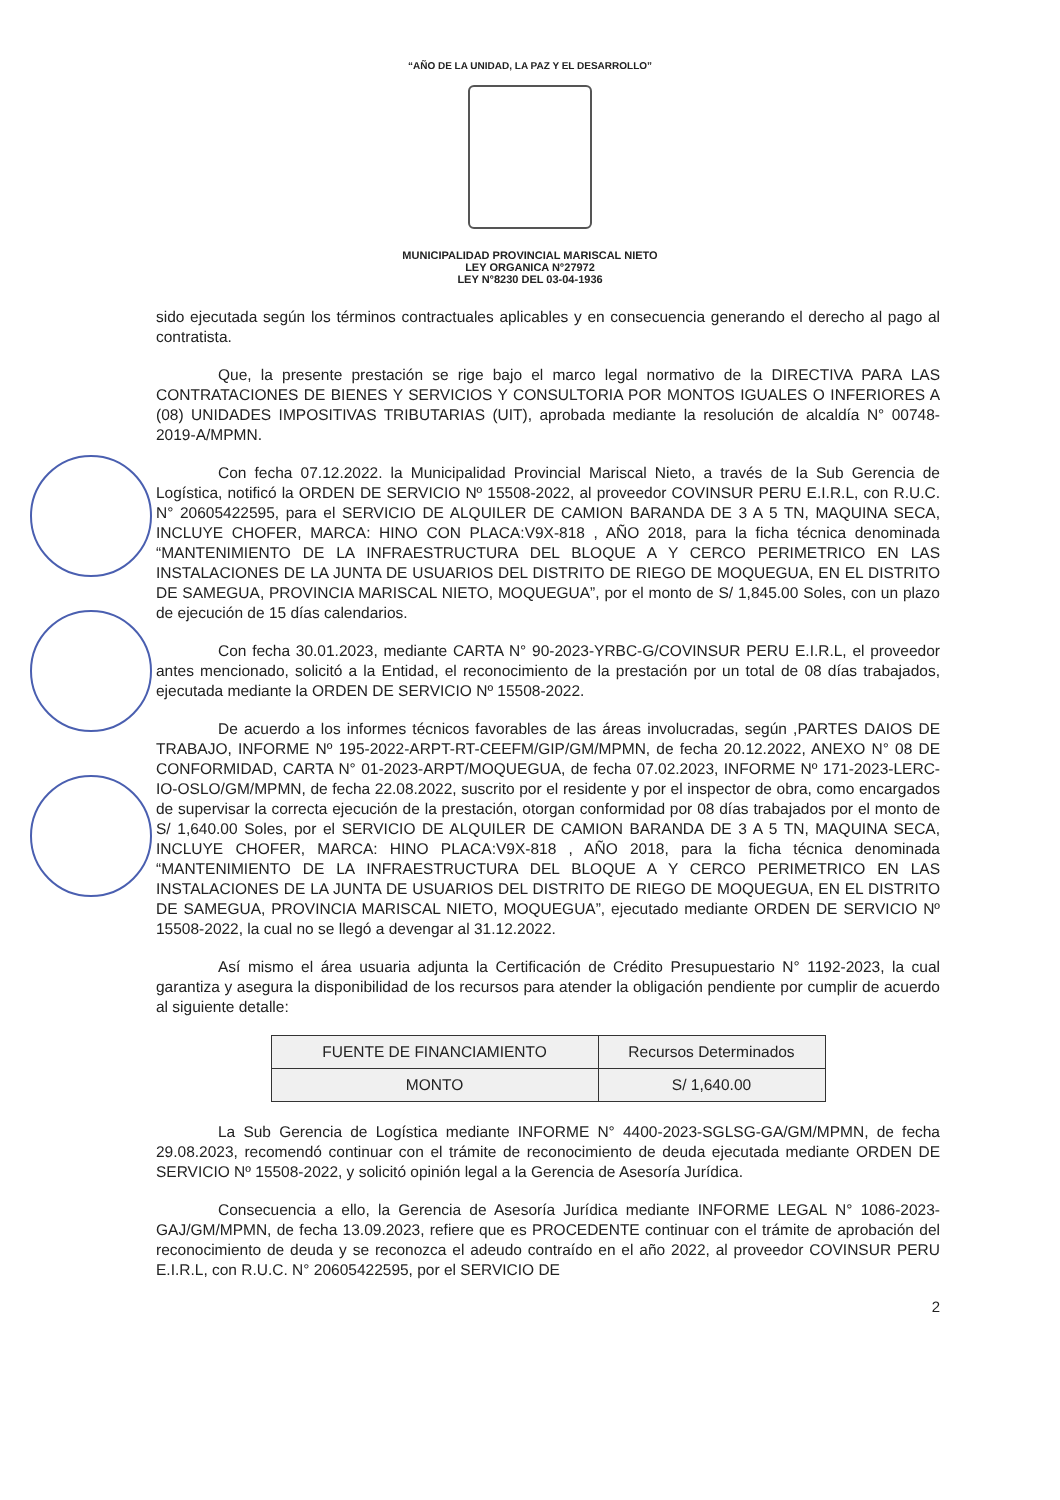“AÑO DE LA UNIDAD, LA PAZ Y EL DESARROLLO”
MUNICIPALIDAD PROVINCIAL MARISCAL NIETO
LEY ORGANICA N°27972
LEY N°8230 DEL 03-04-1936
sido ejecutada según los términos contractuales aplicables y en consecuencia generando el derecho al pago al contratista.
Que, la presente prestación se rige bajo el marco legal normativo de la DIRECTIVA PARA LAS CONTRATACIONES DE BIENES Y SERVICIOS Y CONSULTORIA POR MONTOS IGUALES O INFERIORES A (08) UNIDADES IMPOSITIVAS TRIBUTARIAS (UIT), aprobada mediante la resolución de alcaldía N° 00748-2019-A/MPMN.
Con fecha 07.12.2022. la Municipalidad Provincial Mariscal Nieto, a través de la Sub Gerencia de Logística, notificó la ORDEN DE SERVICIO Nº 15508-2022, al proveedor COVINSUR PERU E.I.R.L, con R.U.C. N° 20605422595, para el SERVICIO DE ALQUILER DE CAMION BARANDA DE 3 A 5 TN, MAQUINA SECA, INCLUYE CHOFER, MARCA: HINO CON PLACA:V9X-818 , AÑO 2018, para la ficha técnica denominada “MANTENIMIENTO DE LA INFRAESTRUCTURA DEL BLOQUE A Y CERCO PERIMETRICO EN LAS INSTALACIONES DE LA JUNTA DE USUARIOS DEL DISTRITO DE RIEGO DE MOQUEGUA, EN EL DISTRITO DE SAMEGUA, PROVINCIA MARISCAL NIETO, MOQUEGUA”, por el monto de S/ 1,845.00 Soles, con un plazo de ejecución de 15 días calendarios.
Con fecha 30.01.2023, mediante CARTA N° 90-2023-YRBC-G/COVINSUR PERU E.I.R.L, el proveedor antes mencionado, solicitó a la Entidad, el reconocimiento de la prestación por un total de 08 días trabajados, ejecutada mediante la ORDEN DE SERVICIO Nº 15508-2022.
De acuerdo a los informes técnicos favorables de las áreas involucradas, según ,PARTES DAIOS DE TRABAJO, INFORME Nº 195-2022-ARPT-RT-CEEFM/GIP/GM/MPMN, de fecha 20.12.2022, ANEXO N° 08 DE CONFORMIDAD, CARTA N° 01-2023-ARPT/MOQUEGUA, de fecha 07.02.2023, INFORME Nº 171-2023-LERC-IO-OSLO/GM/MPMN, de fecha 22.08.2022, suscrito por el residente y por el inspector de obra, como encargados de supervisar la correcta ejecución de la prestación, otorgan conformidad por 08 días trabajados por el monto de S/ 1,640.00 Soles, por el SERVICIO DE ALQUILER DE CAMION BARANDA DE 3 A 5 TN, MAQUINA SECA, INCLUYE CHOFER, MARCA: HINO PLACA:V9X-818 , AÑO 2018, para la ficha técnica denominada “MANTENIMIENTO DE LA INFRAESTRUCTURA DEL BLOQUE A Y CERCO PERIMETRICO EN LAS INSTALACIONES DE LA JUNTA DE USUARIOS DEL DISTRITO DE RIEGO DE MOQUEGUA, EN EL DISTRITO DE SAMEGUA, PROVINCIA MARISCAL NIETO, MOQUEGUA”, ejecutado mediante ORDEN DE SERVICIO Nº 15508-2022, la cual no se llegó a devengar al 31.12.2022.
Así mismo el área usuaria adjunta la Certificación de Crédito Presupuestario N° 1192-2023, la cual garantiza y asegura la disponibilidad de los recursos para atender la obligación pendiente por cumplir de acuerdo al siguiente detalle:
| FUENTE DE FINANCIAMIENTO | Recursos Determinados |
| MONTO | S/ 1,640.00 |
La Sub Gerencia de Logística mediante INFORME N° 4400-2023-SGLSG-GA/GM/MPMN, de fecha 29.08.2023, recomendó continuar con el trámite de reconocimiento de deuda ejecutada mediante ORDEN DE SERVICIO Nº 15508-2022, y solicitó opinión legal a la Gerencia de Asesoría Jurídica.
Consecuencia a ello, la Gerencia de Asesoría Jurídica mediante INFORME LEGAL N° 1086-2023-GAJ/GM/MPMN, de fecha 13.09.2023, refiere que es PROCEDENTE continuar con el trámite de aprobación del reconocimiento de deuda y se reconozca el adeudo contraído en el año 2022, al proveedor COVINSUR PERU E.I.R.L, con R.U.C. N° 20605422595, por el SERVICIO DE
2